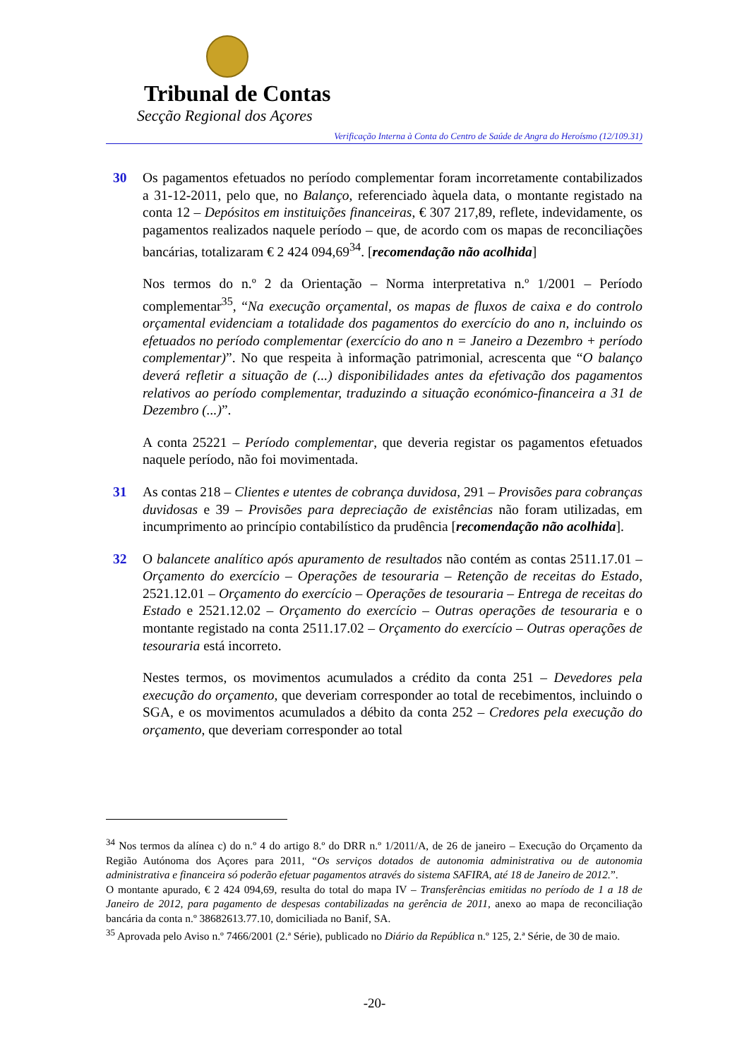Tribunal de Contas
Secção Regional dos Açores
Verificação Interna à Conta do Centro de Saúde de Angra do Heroísmo (12/109.31)
30 Os pagamentos efetuados no período complementar foram incorretamente contabilizados a 31-12-2011, pelo que, no Balanço, referenciado àquela data, o montante registado na conta 12 – Depósitos em instituições financeiras, € 307 217,89, reflete, indevidamente, os pagamentos realizados naquele período – que, de acordo com os mapas de reconciliações bancárias, totalizaram € 2 424 094,69<sup>34</sup>. [recomendação não acolhida]
Nos termos do n.º 2 da Orientação – Norma interpretativa n.º 1/2001 – Período complementar<sup>35</sup>, “Na execução orçamental, os mapas de fluxos de caixa e do controlo orçamental evidenciam a totalidade dos pagamentos do exercício do ano n, incluindo os efetuados no período complementar (exercício do ano n = Janeiro a Dezembro + período complementar)”. No que respeita à informação patrimonial, acrescenta que “O balanço deverá refletir a situação de (...) disponibilidades antes da efetivação dos pagamentos relativos ao período complementar, traduzindo a situação económico-financeira a 31 de Dezembro (...)”.
A conta 25221 – Período complementar, que deveria registar os pagamentos efetuados naquele período, não foi movimentada.
31 As contas 218 – Clientes e utentes de cobrança duvidosa, 291 – Provisões para cobranças duvidosas e 39 – Provisões para depreciação de existências não foram utilizadas, em incumprimento ao princípio contabilístico da prudência [recomendação não acolhida].
32 O balancete analítico após apuramento de resultados não contém as contas 2511.17.01 – Orçamento do exercício – Operações de tesouraria – Retenção de receitas do Estado, 2521.12.01 – Orçamento do exercício – Operações de tesouraria – Entrega de receitas do Estado e 2521.12.02 – Orçamento do exercício – Outras operações de tesouraria e o montante registado na conta 2511.17.02 – Orçamento do exercício – Outras operações de tesouraria está incorreto.
Nestes termos, os movimentos acumulados a crédito da conta 251 – Devedores pela execução do orçamento, que deveriam corresponder ao total de recebimentos, incluindo o SGA, e os movimentos acumulados a débito da conta 252 – Credores pela execução do orçamento, que deveriam corresponder ao total
<sup>34</sup> Nos termos da alínea c) do n.º 4 do artigo 8.º do DRR n.º 1/2011/A, de 26 de janeiro – Execução do Orçamento da Região Autónoma dos Açores para 2011, “Os serviços dotados de autonomia administrativa ou de autonomia administrativa e financeira só poderão efetuar pagamentos através do sistema SAFIRA, até 18 de Janeiro de 2012.”.
O montante apurado, € 2 424 094,69, resulta do total do mapa IV – Transferências emitidas no período de 1 a 18 de Janeiro de 2012, para pagamento de despesas contabilizadas na gerência de 2011, anexo ao mapa de reconciliação bancária da conta n.º 38682613.77.10, domiciliada no Banif, SA.
<sup>35</sup> Aprovada pelo Aviso n.º 7466/2001 (2.ª Série), publicado no Diário da República n.º 125, 2.ª Série, de 30 de maio.
-20-